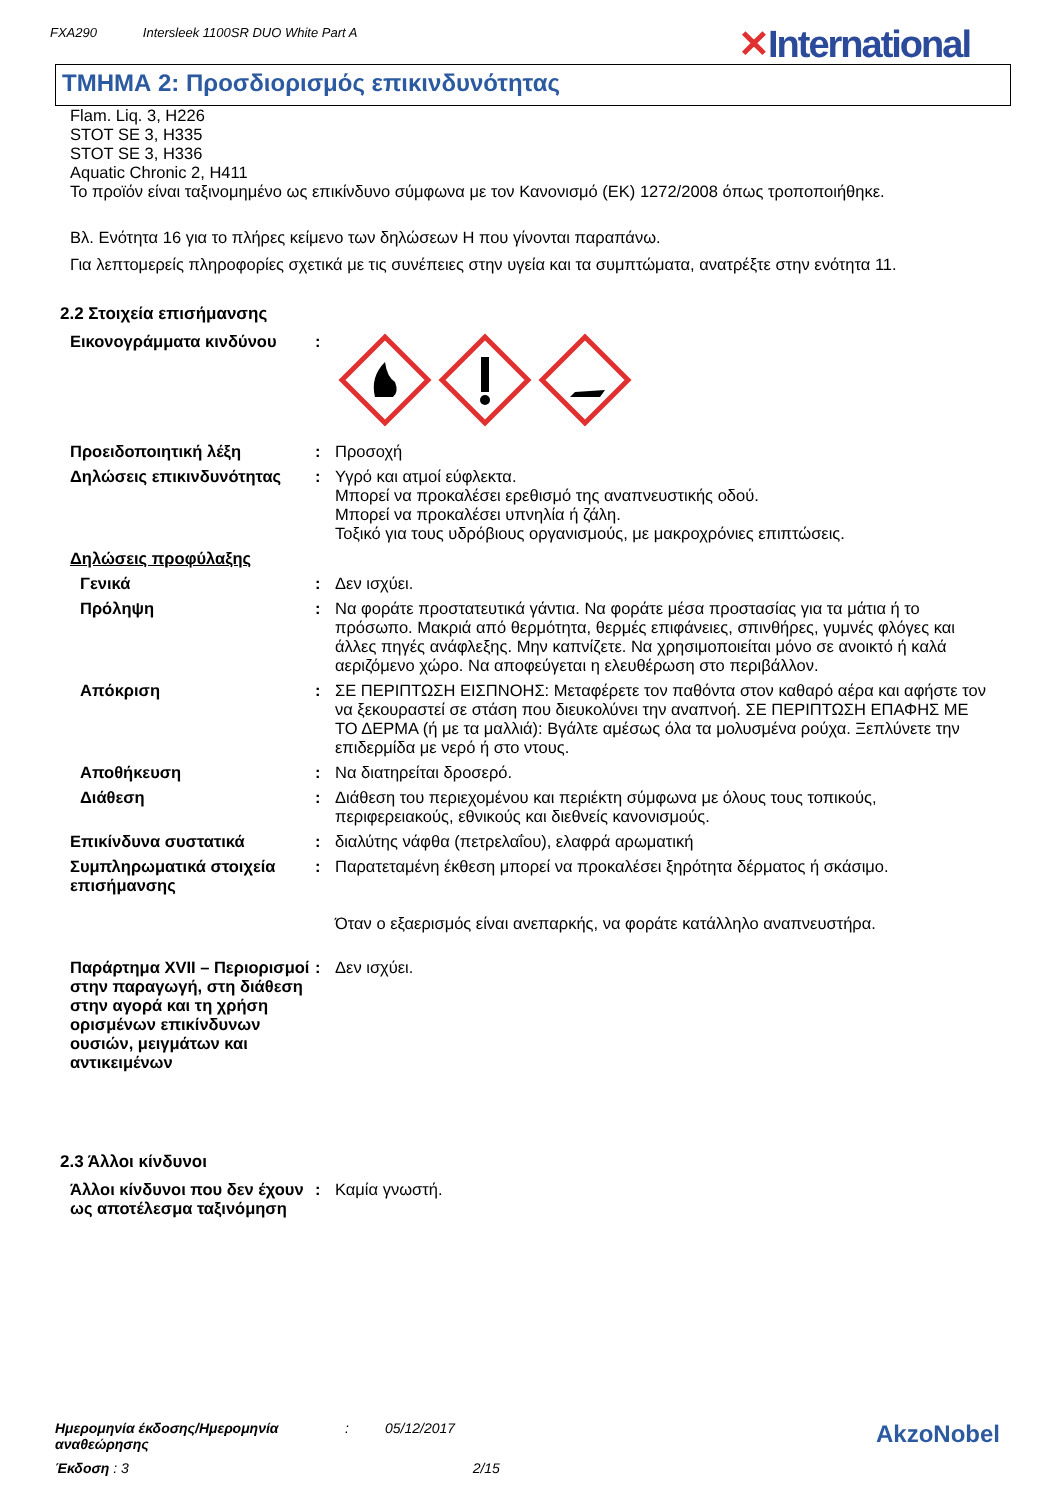FXA290 Intersleek 1100SR DUO White Part A
✕International
ΤΜΗΜΑ 2: Προσδιορισμός επικινδυνότητας
Flam. Liq. 3, H226
STOT SE 3, H335
STOT SE 3, H336
Aquatic Chronic 2, H411
Το προϊόν είναι ταξινομημένο ως επικίνδυνο σύμφωνα με τον Κανονισμό (ΕΚ) 1272/2008 όπως τροποποιήθηκε.
Βλ. Ενότητα 16 για το πλήρες κείμενο των δηλώσεων Η που γίνονται παραπάνω.
Για λεπτομερείς πληροφορίες σχετικά με τις συνέπειες στην υγεία και τα συμπτώματα, ανατρέξτε στην ενότητα 11.
2.2 Στοιχεία επισήμανσης
Εικονογράμματα κινδύνου :
Προειδοποιητική λέξη : Προσοχή
Δηλώσεις επικινδυνότητας : Υγρό και ατμοί εύφλεκτα.
Μπορεί να προκαλέσει ερεθισμό της αναπνευστικής οδού.
Μπορεί να προκαλέσει υπνηλία ή ζάλη.
Τοξικό για τους υδρόβιους οργανισμούς, με μακροχρόνιες επιπτώσεις.
Δηλώσεις προφύλαξης
Γενικά : Δεν ισχύει.
Πρόληψη : Να φοράτε προστατευτικά γάντια. Να φοράτε μέσα προστασίας για τα μάτια ή το πρόσωπο. Μακριά από θερμότητα, θερμές επιφάνειες, σπινθήρες, γυμνές φλόγες και άλλες πηγές ανάφλεξης. Μην καπνίζετε. Να χρησιμοποιείται μόνο σε ανοικτό ή καλά αεριζόμενο χώρο. Να αποφεύγεται η ελευθέρωση στο περιβάλλον.
Απόκριση : ΣΕ ΠΕΡΙΠΤΩΣΗ ΕΙΣΠΝΟΗΣ: Μεταφέρετε τον παθόντα στον καθαρό αέρα και αφήστε τον να ξεκουραστεί σε στάση που διευκολύνει την αναπνοή. ΣΕ ΠΕΡΙΠΤΩΣΗ ΕΠΑΦΗΣ ΜΕ ΤΟ ΔΕΡΜΑ (ή με τα μαλλιά): Βγάλτε αμέσως όλα τα μολυσμένα ρούχα. Ξεπλύνετε την επιδερμίδα με νερό ή στο ντους.
Αποθήκευση : Να διατηρείται δροσερό.
Διάθεση : Διάθεση του περιεχομένου και περιέκτη σύμφωνα με όλους τους τοπικούς, περιφερειακούς, εθνικούς και διεθνείς κανονισμούς.
Επικίνδυνα συστατικά : διαλύτης νάφθα (πετρελαΐου), ελαφρά αρωματική
Συμπληρωματικά στοιχεία επισήμανσης
: Παρατεταμένη έκθεση μπορεί να προκαλέσει ξηρότητα δέρματος ή σκάσιμο.
Όταν ο εξαερισμός είναι ανεπαρκής, να φοράτε κατάλληλο αναπνευστήρα.
Παράρτημα XVII – Περιορισμοί στην παραγωγή, στη διάθεση στην αγορά και τη χρήση ορισμένων επικίνδυνων ουσιών, μειγμάτων και αντικειμένων
: Δεν ισχύει.
2.3 Άλλοι κίνδυνοι
Άλλοι κίνδυνοι που δεν έχουν ως αποτέλεσμα ταξινόμηση
: Καμία γνωστή.
Ημερομηνία έκδοσης/Ημερομηνία αναθεώρησης: 05/12/2017
Έκδοση : 3 2/15
AkzoNobel